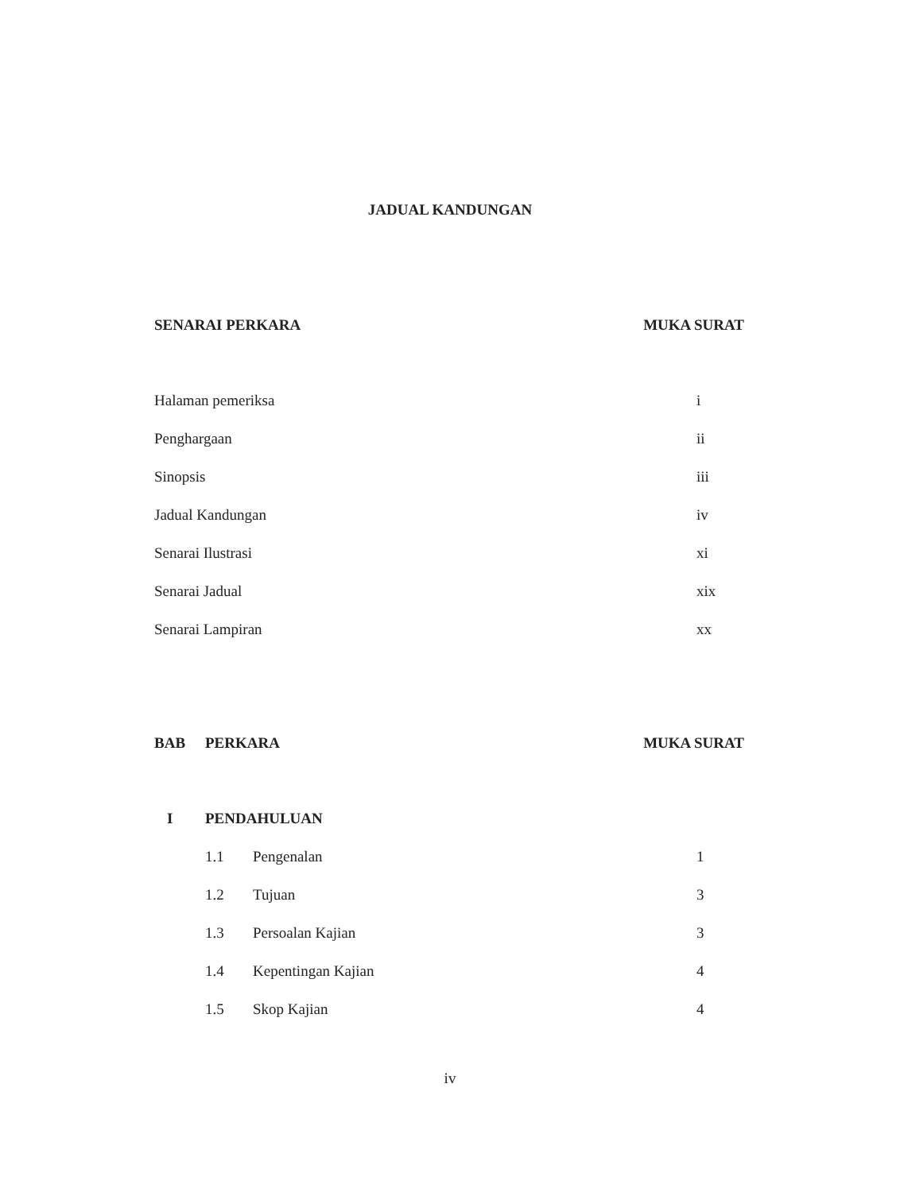JADUAL KANDUNGAN
SENARAI PERKARA MUKA SURAT
Halaman pemeriksa i
Penghargaan ii
Sinopsis iii
Jadual Kandungan iv
Senarai Ilustrasi xi
Senarai Jadual xix
Senarai Lampiran xx
BAB PERKARA MUKA SURAT
I PENDAHULUAN
1.1 Pengenalan 1
1.2 Tujuan 3
1.3 Persoalan Kajian 3
1.4 Kepentingan Kajian 4
1.5 Skop Kajian 4
iv